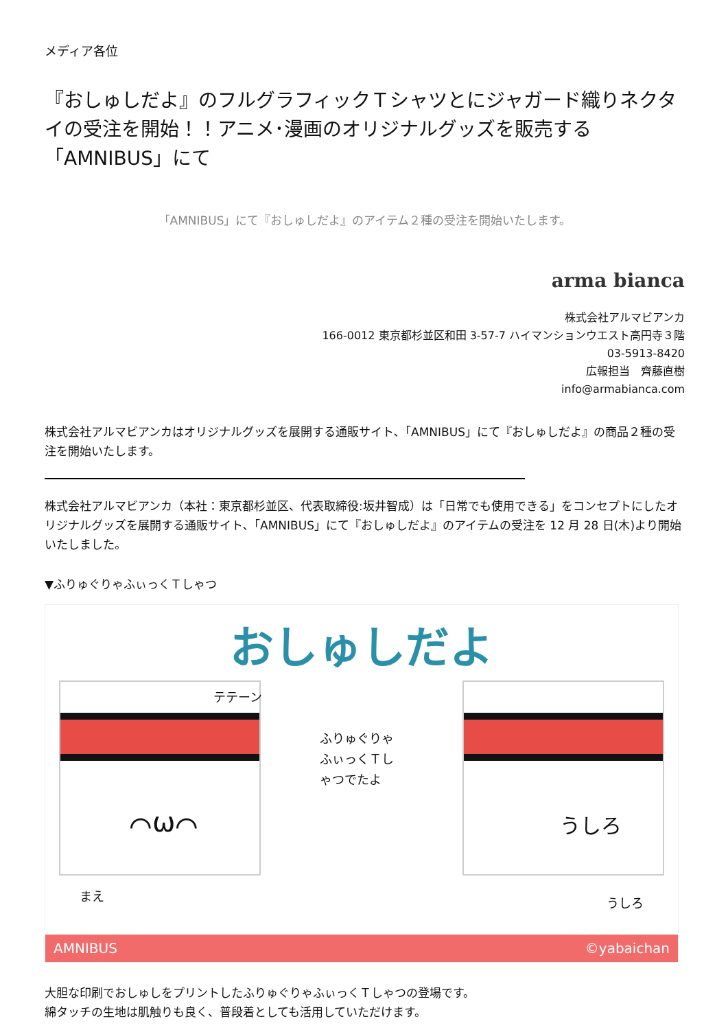メディア各位
『おしゅしだよ』のフルグラフィックＴシャツとにジャガード織りネクタイの受注を開始！！アニメ･漫画のオリジナルグッズを販売する「AMNIBUS」にて
「AMNIBUS」にて『おしゅしだよ』のアイテム２種の受注を開始いたします。
arma bianca
株式会社アルマビアンカ
166-0012 東京都杉並区和田 3-57-7 ハイマンションウエスト高円寺３階
03-5913-8420
広報担当　齊藤直樹
info@armabianca.com
株式会社アルマビアンカはオリジナルグッズを展開する通販サイト､「AMNIBUS」にて『おしゅしだよ』の商品２種の受注を開始いたします。
株式会社アルマビアンカ（本社：東京都杉並区、代表取締役:坂井智成）は「日常でも使用できる」をコンセプトにしたオリジナルグッズを展開する通販サイト､「AMNIBUS」にて『おしゅしだよ』のアイテムの受注を 12 月 28 日(木)より開始いたしました。
▼ふりゅぐりゃふぃっくＴしゃつ
おしゅしだよ
⌒ω⌒ うしろ
テテーン
ふりゅぐりゃふぃっくＴしゃつでたよ
まえ うしろ
AMNIBUS ©yabaichan
大胆な印刷でおしゅしをプリントしたふりゅぐりゃふぃっくＴしゃつの登場です。
綿タッチの生地は肌触りも良く、普段着としても活用していただけます。